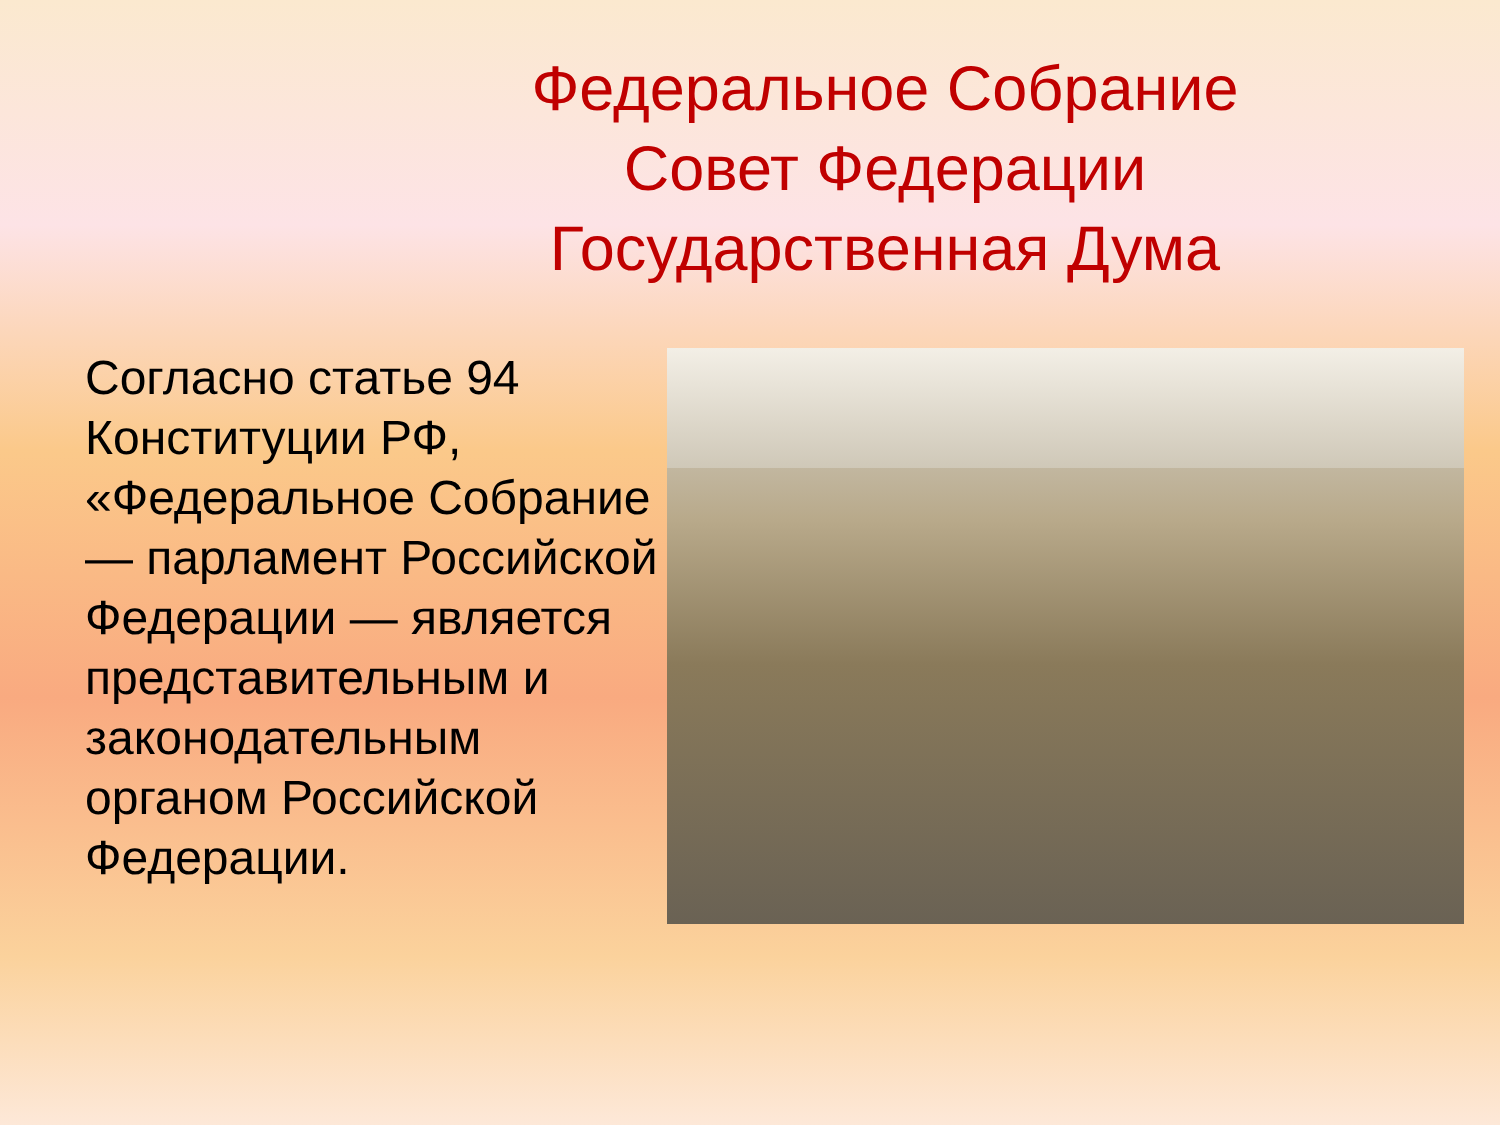Федеральное Собрание
Совет Федерации
Государственная Дума
Согласно статье 94 Конституции РФ, «Федеральное Собрание — парламент Российской Федерации — является представительным и законодательным органом Российской Федерации.